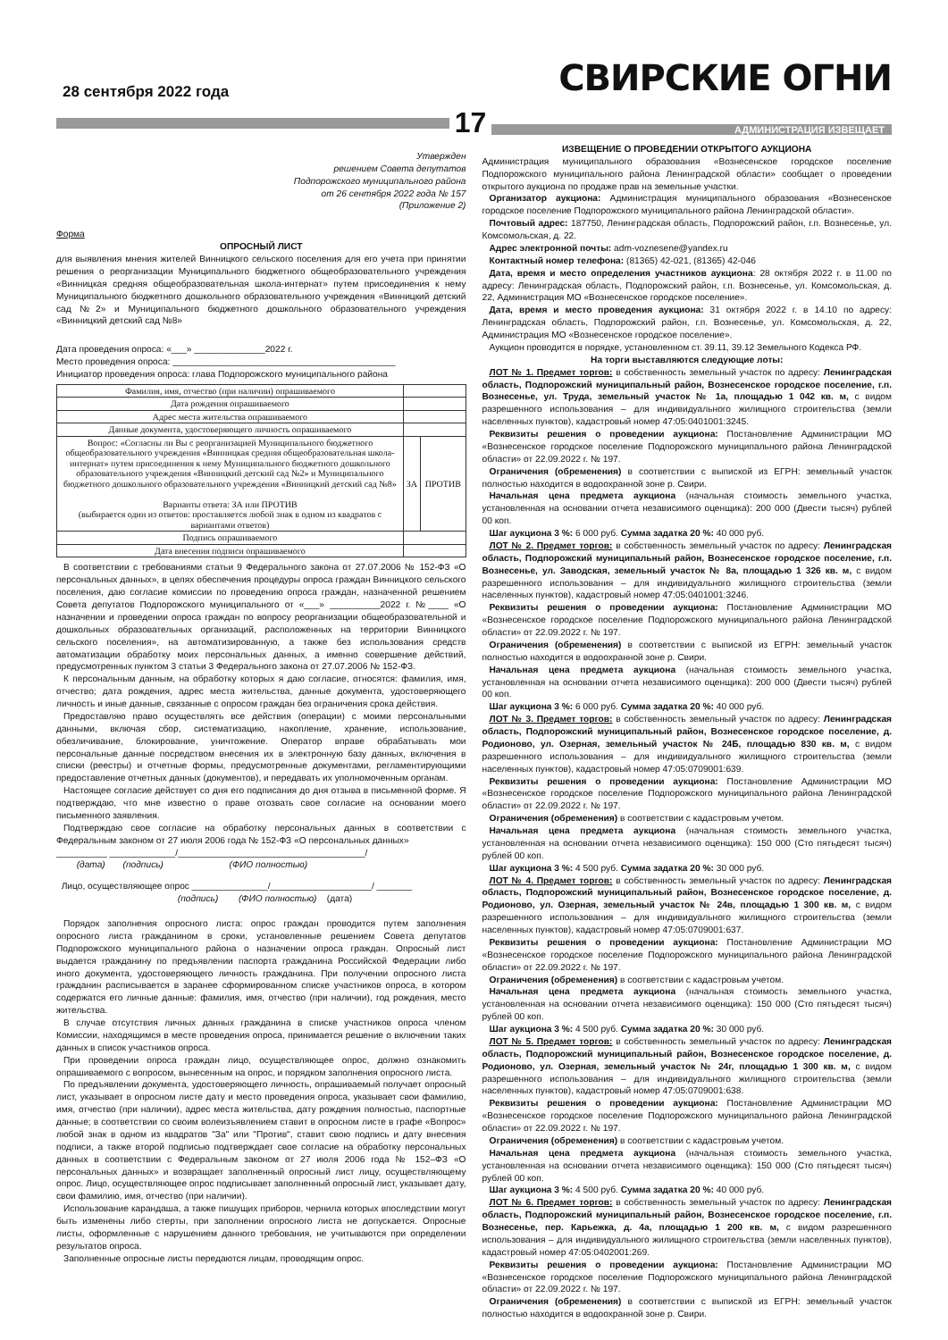28 сентября 2022 года
СВИРСКИЕ ОГНИ
17
АДМИНИСТРАЦИЯ ИЗВЕЩАЕТ
Утвержден
решением Совета депутатов
Подпорожского муниципального района
от 26 сентября 2022 года № 157
(Приложение 2)
Форма
ОПРОСНЫЙ ЛИСТ
для выявления мнения жителей Винницкого сельского поселения для его учета при принятии решения о реорганизации Муниципального бюджетного общеобразовательного учреждения «Винницкая средняя общеобразовательная школа-интернат» путем присоединения к нему Муниципального бюджетного дошкольного образовательного учреждения «Винницкий детский сад №2» и Муниципального бюджетного дошкольного образовательного учреждения «Винницкий детский сад №8»
Дата проведения опроса: «___» ______________2022 г.
Место проведения опроса: ____________________________________________
Инициатор проведения опроса: глава Подпорожского муниципального района
| Фамилия, имя, отчество (при наличии) опрашиваемого | | |
| Дата рождения опрашиваемого | | |
| Адрес места жительства опрашиваемого | | |
| Данные документа, удостоверяющего личность опрашиваемого | | |
| Вопрос: «Согласны ли Вы с реорганизацией Муниципального бюджетного общеобразовательного учреждения «Винницкая средняя общеобразовательная школа-интернат» путем присоединения к нему Муниципального бюджетного дошкольного образовательного учреждения «Винницкий детский сад №2» и Муниципального бюджетного дошкольного образовательного учреждения «Винницкий детский сад №8» Варианты ответа: ЗА или ПРОТИВ (выбирается один из ответов: проставляется любой знак в одном из квадратов с вариантами ответов) | ЗА | ПРОТИВ |
| Подпись опрашиваемого | | |
| Дата внесения подписи опрашиваемого | | |
В соответствии с требованиями статьи 9 Федерального закона от 27.07.2006 № 152-ФЗ «О персональных данных», в целях обеспечения процедуры опроса граждан Винницкого сельского поселения, даю согласие комиссии по проведению опроса граждан, назначенной решением Совета депутатов Подпорожского муниципального от «___» __________2022 г. №____ «О назначении и проведении опроса граждан по вопросу реорганизации общеобразовательной и дошкольных образовательных организаций, расположенных на территории Винницкого сельского поселения», на автоматизированную, а также без использования средств автоматизации обработку моих персональных данных, а именно совершение действий, предусмотренных пунктом 3 статьи 3 Федерального закона от 27.07.2006 № 152-ФЗ.
К персональным данным, на обработку которых я даю согласие, относятся: фамилия, имя, отчество; дата рождения, адрес места жительства, данные документа, удостоверяющего личность и иные данные, связанные с опросом граждан без ограничения срока действия.
Предоставляю право осуществлять все действия (операции) с моими персональными данными, включая сбор, систематизацию, накопление, хранение, использование, обезличивание, блокирование, уничтожение. Оператор вправе обрабатывать мои персональные данные посредством внесения их в электронную базу данных, включения в списки (реестры) и отчетные формы, предусмотренные документами, регламентирующими предоставление отчетных данных (документов), и передавать их уполномоченным органам.
Настоящее согласие действует со дня его подписания до дня отзыва в письменной форме. Я подтверждаю, что мне известно о праве отозвать свое согласие на основании моего письменного заявления.
Подтверждаю свое согласие на обработку персональных данных в соответствии с Федеральным законом от 27 июля 2006 года № 152-ФЗ «О персональных данных»
__________ _____________/_____________________________________/
(дата) (подпись) (ФИО полностью)
Лицо, осуществляющее опрос _______________/____________________/ _______
(подпись) (ФИО полностью) (дата)
Порядок заполнения опросного листа: опрос граждан проводится путем заполнения опросного листа гражданином в сроки, установленные решением Совета депутатов Подпорожского муниципального района о назначении опроса граждан. Опросный лист выдается гражданину по предъявлении паспорта гражданина Российской Федерации либо иного документа, удостоверяющего личность гражданина. При получении опросного листа гражданин расписывается в заранее сформированном списке участников опроса, в котором содержатся его личные данные: фамилия, имя, отчество (при наличии), год рождения, место жительства.
В случае отсутствия личных данных гражданина в списке участников опроса членом Комиссии, находящимся в месте проведения опроса, принимается решение о включении таких данных в список участников опроса.
При проведении опроса граждан лицо, осуществляющее опрос, должно ознакомить опрашиваемого с вопросом, вынесенным на опрос, и порядком заполнения опросного листа.
По предъявлении документа, удостоверяющего личность, опрашиваемый получает опросный лист, указывает в опросном листе дату и место проведения опроса, указывает свои фамилию, имя, отчество (при наличии), адрес места жительства, дату рождения полностью, паспортные данные; в соответствии со своим волеизъявлением ставит в опросном листе в графе «Вопрос» любой знак в одном из квадратов "За" или "Против", ставит свою подпись и дату внесения подписи, а также второй подписью подтверждает свое согласие на обработку персональных данных в соответствии с Федеральным законом от 27 июля 2006 года № 152–ФЗ «О персональных данных» и возвращает заполненный опросный лист лицу, осуществляющему опрос. Лицо, осуществляющее опрос подписывает заполненный опросный лист, указывает дату, свои фамилию, имя, отчество (при наличии).
Использование карандаша, а также пишущих приборов, чернила которых впоследствии могут быть изменены либо стерты, при заполнении опросного листа не допускается. Опросные листы, оформленные с нарушением данного требования, не учитываются при определении результатов опроса.
Заполненные опросные листы передаются лицам, проводящим опрос.
ИЗВЕЩЕНИЕ О ПРОВЕДЕНИИ ОТКРЫТОГО АУКЦИОНА
Администрация муниципального образования «Вознесенское городское поселение Подпорожского муниципального района Ленинградской области» сообщает о проведении открытого аукциона по продаже прав на земельные участки.
Организатор аукциона: Администрация муниципального образования «Вознесенское городское поселение Подпорожского муниципального района Ленинградской области».
Почтовый адрес: 187750, Ленинградская область, Подпорожский район, г.п. Вознесенье, ул. Комсомольская, д. 22.
Адрес электронной почты: adm-voznesene@yandex.ru
Контактный номер телефона: (81365) 42-021, (81365) 42-046
Дата, время и место определения участников аукциона: 28 октября 2022 г. в 11.00 по адресу: Ленинградская область, Подпорожский район, г.п. Вознесенье, ул. Комсомольская, д. 22, Администрация МО «Вознесенское городское поселение».
Дата, время и место проведения аукциона: 31 октября 2022 г. в 14.10 по адресу: Ленинградская область, Подпорожский район, г.п. Вознесенье, ул. Комсомольская, д. 22, Администрация МО «Вознесенское городское поселение».
Аукцион проводится в порядке, установленном ст. 39.11, 39.12 Земельного Кодекса РФ.
На торги выставляются следующие лоты:
ЛОТ № 1. Предмет торгов: в собственность земельный участок по адресу: Ленинградская область, Подпорожский муниципальный район, Вознесенское городское поселение, г.п. Вознесенье, ул. Труда, земельный участок № 1а, площадью 1 042 кв. м, с видом разрешенного использования – для индивидуального жилищного строительства (земли населенных пунктов), кадастровый номер 47:05:0401001:3245.
Реквизиты решения о проведении аукциона: Постановление Администрации МО «Вознесенское городское поселение Подпорожского муниципального района Ленинградской области» от 22.09.2022 г. № 197.
Ограничения (обременения) в соответствии с выпиской из ЕГРН: земельный участок полностью находится в водоохранной зоне р. Свири.
Начальная цена предмета аукциона (начальная стоимость земельного участка, установленная на основании отчета независимого оценщика): 200 000 (Двести тысяч) рублей 00 коп.
Шаг аукциона 3 %: 6 000 руб. Сумма задатка 20 %: 40 000 руб.
ЛОТ № 2. Предмет торгов: в собственность земельный участок по адресу: Ленинградская область, Подпорожский муниципальный район, Вознесенское городское поселение, г.п. Вознесенье, ул. Заводская, земельный участок № 8а, площадью 1 326 кв. м, с видом разрешенного использования – для индивидуального жилищного строительства (земли населенных пунктов), кадастровый номер 47:05:0401001:3246.
Реквизиты решения о проведении аукциона: Постановление Администрации МО «Вознесенское городское поселение Подпорожского муниципального района Ленинградской области» от 22.09.2022 г. № 197.
Ограничения (обременения) в соответствии с выпиской из ЕГРН: земельный участок полностью находится в водоохранной зоне р. Свири.
Начальная цена предмета аукциона (начальная стоимость земельного участка, установленная на основании отчета независимого оценщика): 200 000 (Двести тысяч) рублей 00 коп.
Шаг аукциона 3 %: 6 000 руб. Сумма задатка 20 %: 40 000 руб.
ЛОТ № 3. Предмет торгов: в собственность земельный участок по адресу: Ленинградская область, Подпорожский муниципальный район, Вознесенское городское поселение, д. Родионово, ул. Озерная, земельный участок № 24Б, площадью 830 кв. м, с видом разрешенного использования – для индивидуального жилищного строительства (земли населенных пунктов), кадастровый номер 47:05:0709001:639.
Реквизиты решения о проведении аукциона: Постановление Администрации МО «Вознесенское городское поселение Подпорожского муниципального района Ленинградской области» от 22.09.2022 г. № 197.
Ограничения (обременения) в соответствии с кадастровым учетом.
Начальная цена предмета аукциона (начальная стоимость земельного участка, установленная на основании отчета независимого оценщика): 150 000 (Сто пятьдесят тысяч) рублей 00 коп.
Шаг аукциона 3 %: 4 500 руб. Сумма задатка 20 %: 30 000 руб.
ЛОТ № 4. Предмет торгов: в собственность земельный участок по адресу: Ленинградская область, Подпорожский муниципальный район, Вознесенское городское поселение, д. Родионово, ул. Озерная, земельный участок № 24в, площадью 1 300 кв. м, с видом разрешенного использования – для индивидуального жилищного строительства (земли населенных пунктов), кадастровый номер 47:05:0709001:637.
Реквизиты решения о проведении аукциона: Постановление Администрации МО «Вознесенское городское поселение Подпорожского муниципального района Ленинградской области» от 22.09.2022 г. № 197.
Ограничения (обременения) в соответствии с кадастровым учетом.
Начальная цена предмета аукциона (начальная стоимость земельного участка, установленная на основании отчета независимого оценщика): 150 000 (Сто пятьдесят тысяч) рублей 00 коп.
Шаг аукциона 3 %: 4 500 руб. Сумма задатка 20 %: 30 000 руб.
ЛОТ № 5. Предмет торгов: в собственность земельный участок по адресу: Ленинградская область, Подпорожский муниципальный район, Вознесенское городское поселение, д. Родионово, ул. Озерная, земельный участок № 24г, площадью 1 300 кв. м, с видом разрешенного использования – для индивидуального жилищного строительства (земли населенных пунктов), кадастровый номер 47:05:0709001:638.
Реквизиты решения о проведении аукциона: Постановление Администрации МО «Вознесенское городское поселение Подпорожского муниципального района Ленинградской области» от 22.09.2022 г. № 197.
Ограничения (обременения) в соответствии с кадастровым учетом.
Начальная цена предмета аукциона (начальная стоимость земельного участка, установленная на основании отчета независимого оценщика): 150 000 (Сто пятьдесят тысяч) рублей 00 коп.
Шаг аукциона 3 %: 4 500 руб. Сумма задатка 20 %: 40 000 руб.
ЛОТ № 6. Предмет торгов: в собственность земельный участок по адресу: Ленинградская область, Подпорожский муниципальный район, Вознесенское городское поселение, г.п. Вознесенье, пер. Карьежка, д. 4а, площадью 1 200 кв. м, с видом разрешенного использования – для индивидуального жилищного строительства (земли населенных пунктов), кадастровый номер 47:05:0402001:269.
Реквизиты решения о проведении аукциона: Постановление Администрации МО «Вознесенское городское поселение Подпорожского муниципального района Ленинградской области» от 22.09.2022 г. № 197.
Ограничения (обременения) в соответствии с выпиской из ЕГРН: земельный участок полностью находится в водоохранной зоне р. Свири.